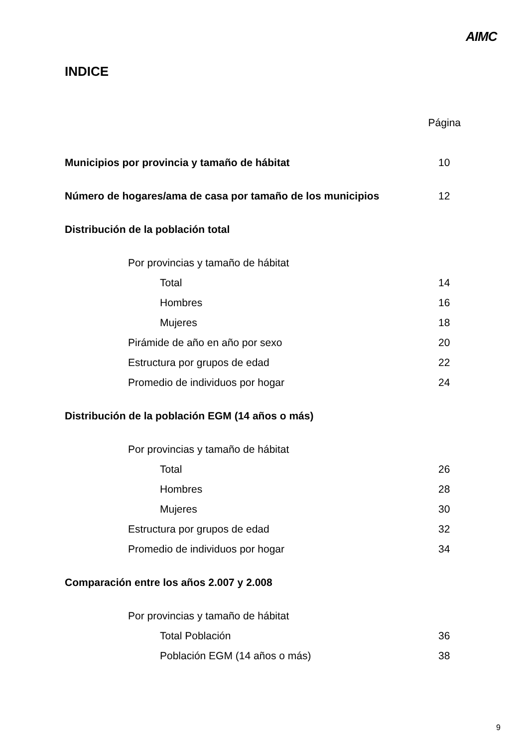AIMC
INDICE
Página
Municipios por provincia y tamaño de hábitat 10
Número de hogares/ama de casa por tamaño de los municipios 12
Distribución de la población total
Por provincias y tamaño de hábitat
Total 14
Hombres 16
Mujeres 18
Pirámide de año en año por sexo 20
Estructura por grupos de edad 22
Promedio de individuos por hogar 24
Distribución de la población EGM (14 años o más)
Por provincias y tamaño de hábitat
Total 26
Hombres 28
Mujeres 30
Estructura por grupos de edad 32
Promedio de individuos por hogar 34
Comparación entre los años 2.007 y 2.008
Por provincias y tamaño de hábitat
Total Población 36
Población EGM (14 años o más) 38
9